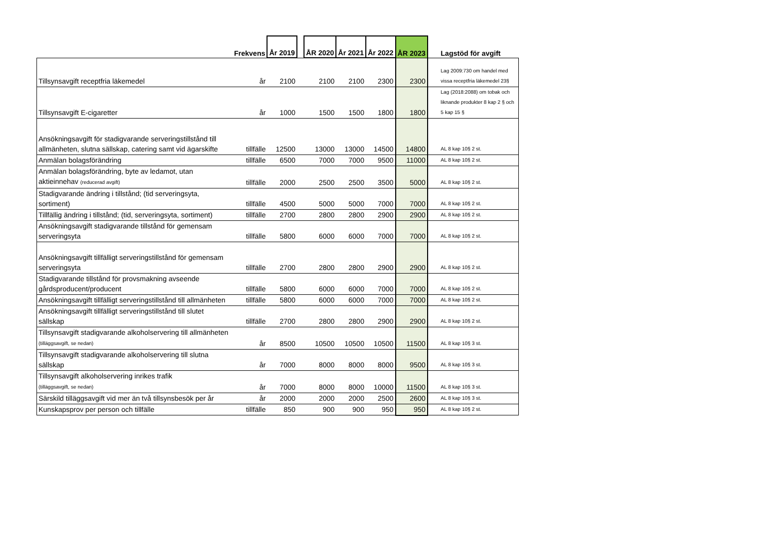| | Frekvens | År 2019 | | ÅR 2020 | År 2021 | År 2022 | ÅR 2023 | Lagstöd för avgift |
| --- | --- | --- | --- | --- | --- | --- | --- | --- |
| Tillsynsavgift receptfria läkemedel | år | 2100 | | 2100 | 2100 | 2300 | 2300 | Lag 2009:730 om handel med vissa receptfria läkemedel 23§ |
| Tillsynsavgift E-cigaretter | år | 1000 | | 1500 | 1500 | 1800 | 1800 | Lag (2018:2088) om tobak och liknande produkter 8 kap 2 § och 5 kap 15 § |
| Ansökningsavgift för stadigvarande serveringstillstånd till allmänheten, slutna sällskap, catering samt vid ägarskifte | tillfälle | 12500 | | 13000 | 13000 | 14500 | 14800 | AL 8 kap 10§ 2 st. |
| Anmälan bolagsförändring | tillfälle | 6500 | | 7000 | 7000 | 9500 | 11000 | AL 8 kap 10§ 2 st. |
| Anmälan bolagsförändring, byte av ledamot, utan aktieinnehav (reducerad avgift) | tillfälle | 2000 | | 2500 | 2500 | 3500 | 5000 | AL 8 kap 10§ 2 st. |
| Stadigvarande ändring i tillstånd; (tid serveringsyta, sortiment) | tillfälle | 4500 | | 5000 | 5000 | 7000 | 7000 | AL 8 kap 10§ 2 st. |
| Tillfällig ändring i tillstånd; (tid, serveringsyta, sortiment) | tillfälle | 2700 | | 2800 | 2800 | 2900 | 2900 | AL 8 kap 10§ 2 st. |
| Ansökningsavgift stadigvarande tillstånd för gemensam serveringsyta | tillfälle | 5800 | | 6000 | 6000 | 7000 | 7000 | AL 8 kap 10§ 2 st. |
| Ansökningsavgift tillfälligt serveringstillstånd för gemensam serveringsyta | tillfälle | 2700 | | 2800 | 2800 | 2900 | 2900 | AL 8 kap 10§ 2 st. |
| Stadigvarande tillstånd för provsmakning avseende gårdsproducent/producent | tillfälle | 5800 | | 6000 | 6000 | 7000 | 7000 | AL 8 kap 10§ 2 st. |
| Ansökningsavgift tillfälligt serveringstillstånd till allmänheten | tillfälle | 5800 | | 6000 | 6000 | 7000 | 7000 | AL 8 kap 10§ 2 st. |
| Ansökningsavgift tillfälligt serveringstillstånd till slutet sällskap | tillfälle | 2700 | | 2800 | 2800 | 2900 | 2900 | AL 8 kap 10§ 2 st. |
| Tillsynsavgift stadigvarande alkoholservering till allmänheten (tilläggsavgift, se nedan) | år | 8500 | | 10500 | 10500 | 10500 | 11500 | AL 8 kap 10§ 3 st. |
| Tillsynsavgift stadigvarande alkoholservering till slutna sällskap | år | 7000 | | 8000 | 8000 | 8000 | 9500 | AL 8 kap 10§ 3 st. |
| Tillsynsavgift alkoholservering inrikes trafik (tilläggsavgift, se nedan) | år | 7000 | | 8000 | 8000 | 10000 | 11500 | AL 8 kap 10§ 3 st. |
| Särskild tilläggsavgift vid mer än två tillsynsbesök per år | år | 2000 | | 2000 | 2000 | 2500 | 2600 | AL 8 kap 10§ 3 st. |
| Kunskapsprov per person och tillfälle | tillfälle | 850 | | 900 | 900 | 950 | 950 | AL 8 kap 10§ 2 st. |